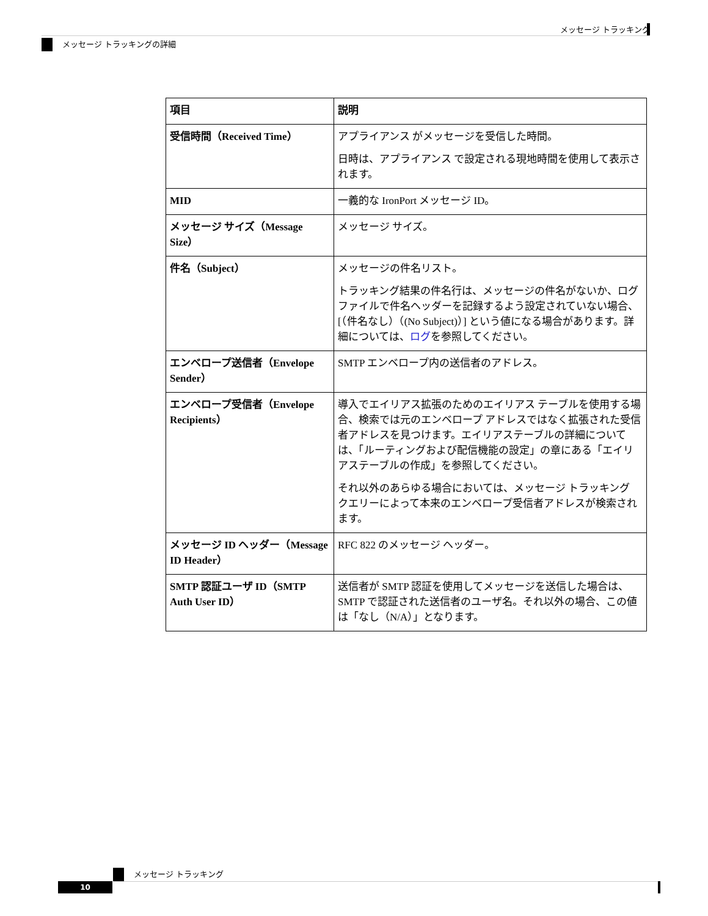メッセージ トラッキング
メッセージ トラッキングの詳細
| 項目 | 説明 |
| --- | --- |
| 受信時間（Received Time） | アプライアンス がメッセージを受信した時間。 日時は、アプライアンス で設定される現地時間を使用して表示されます。 |
| MID | 一義的な IronPort メッセージ ID。 |
| メッセージ サイズ（Message Size） | メッセージ サイズ。 |
| 件名（Subject） | メッセージの件名リスト。 トラッキング結果の件名行は、メッセージの件名がないか、ログ ファイルで件名ヘッダーを記録するよう設定されていない場合、[（件名なし）（(No Subject)）] という値になる場合があります。詳細については、 ログ を参照してください。 |
| エンベロープ送信者（Envelope Sender） | SMTP エンベロープ内の送信者のアドレス。 |
| エンベロープ受信者（Envelope Recipients） | 導入でエイリアス拡張のためのエイリアス テーブルを使用する場合、検索では元のエンベロープ アドレスではなく拡張された受信者アドレスを見つけます。エイリアステーブルの詳細については、「ルーティングおよび配信機能の設定」の章にある「エイリアステーブルの作成」を参照してください。 それ以外のあらゆる場合においては、メッセージ トラッキング クエリーによって本来のエンベロープ受信者アドレスが検索されます。 |
| メッセージ ID ヘッダー（Message ID Header） | RFC 822 のメッセージ ヘッダー。 |
| SMTP 認証ユーザ ID（SMTP Auth User ID） | 送信者が SMTP 認証を使用してメッセージを送信した場合は、SMTP で認証された送信者のユーザ名。それ以外の場合、この値は「なし（N/A）」となります。 |
メッセージ トラッキング
10